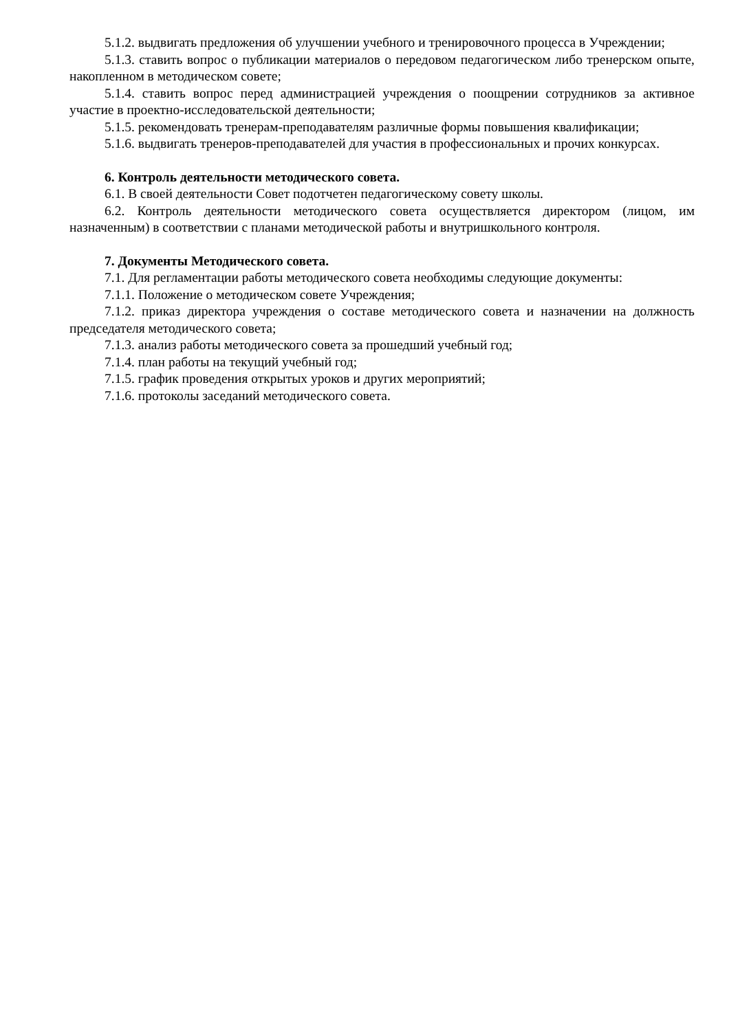5.1.2. выдвигать предложения об улучшении учебного и тренировочного процесса в Учреждении;
5.1.3. ставить вопрос о публикации материалов о передовом педагогическом либо тренерском опыте, накопленном в методическом совете;
5.1.4. ставить вопрос перед администрацией учреждения о поощрении сотрудников за активное участие в проектно-исследовательской деятельности;
5.1.5. рекомендовать тренерам-преподавателям различные формы повышения квалификации;
5.1.6. выдвигать тренеров-преподавателей для участия в профессиональных и прочих конкурсах.
6. Контроль деятельности методического совета.
6.1. В своей деятельности Совет подотчетен педагогическому совету школы.
6.2. Контроль деятельности методического совета осуществляется директором (лицом, им назначенным) в соответствии с планами методической работы и внутришкольного контроля.
7. Документы Методического совета.
7.1. Для регламентации работы методического совета необходимы следующие документы:
7.1.1. Положение о методическом совете Учреждения;
7.1.2. приказ директора учреждения о составе методического совета и назначении на должность председателя методического совета;
7.1.3. анализ работы методического совета за прошедший учебный год;
7.1.4. план работы на текущий учебный год;
7.1.5. график проведения открытых уроков и других мероприятий;
7.1.6. протоколы заседаний методического совета.